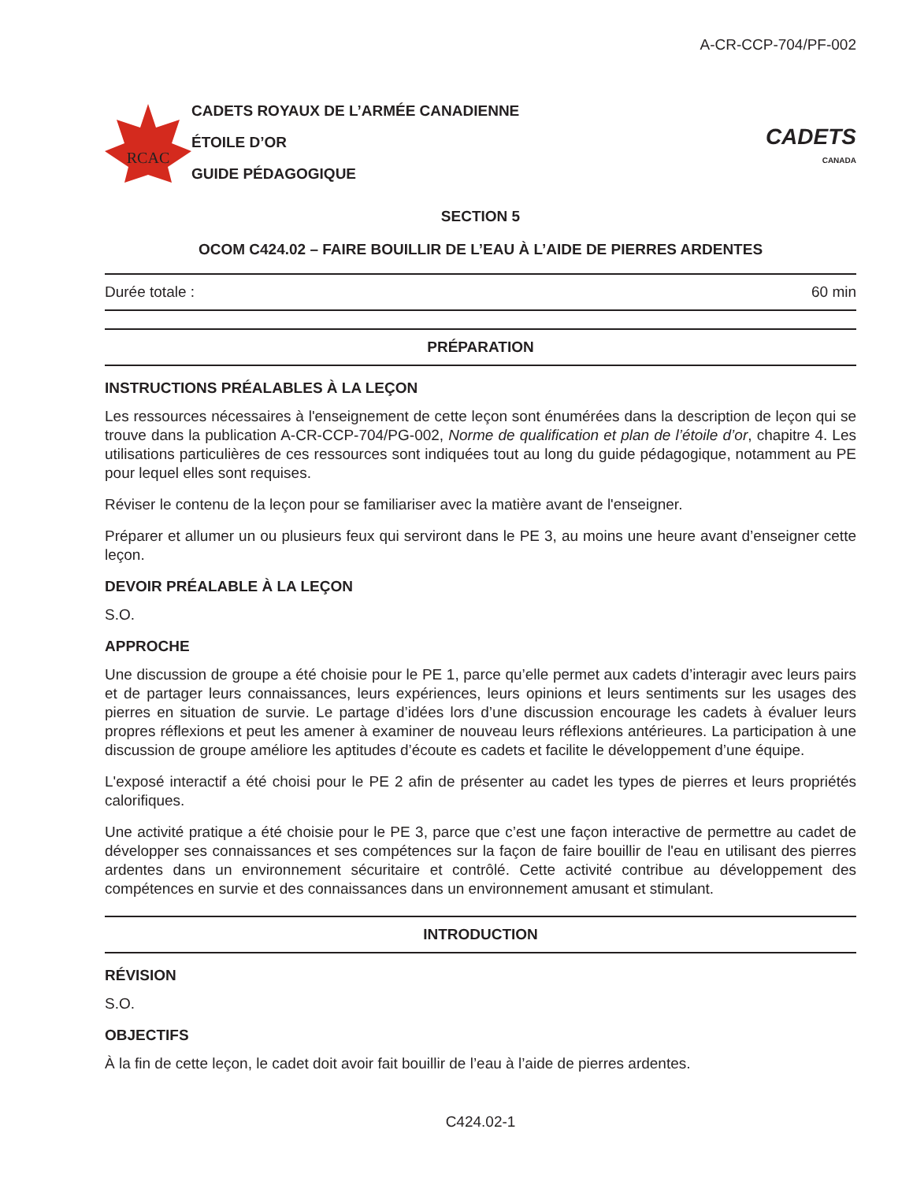A-CR-CCP-704/PF-002
RCAC
CADETS ROYAUX DE L’ARMÉE CANADIENNE
ÉTOILE D’OR
GUIDE PÉDAGOGIQUE
CADETS
CANADA
SECTION 5
OCOM C424.02 – FAIRE BOUILLIR DE L’EAU À L’AIDE DE PIERRES ARDENTES
Durée totale : 60 min
PRÉPARATION
INSTRUCTIONS PRÉALABLES À LA LEÇON
Les ressources nécessaires à l'enseignement de cette leçon sont énumérées dans la description de leçon qui se trouve dans la publication A-CR-CCP-704/PG-002, Norme de qualification et plan de l’étoile d’or, chapitre 4. Les utilisations particulières de ces ressources sont indiquées tout au long du guide pédagogique, notamment au PE pour lequel elles sont requises.
Réviser le contenu de la leçon pour se familiariser avec la matière avant de l'enseigner.
Préparer et allumer un ou plusieurs feux qui serviront dans le PE 3, au moins une heure avant d’enseigner cette leçon.
DEVOIR PRÉALABLE À LA LEÇON
S.O.
APPROCHE
Une discussion de groupe a été choisie pour le PE 1, parce qu’elle permet aux cadets d’interagir avec leurs pairs et de partager leurs connaissances, leurs expériences, leurs opinions et leurs sentiments sur les usages des pierres en situation de survie. Le partage d’idées lors d’une discussion encourage les cadets à évaluer leurs propres réflexions et peut les amener à examiner de nouveau leurs réflexions antérieures. La participation à une discussion de groupe améliore les aptitudes d’écoute es cadets et facilite le développement d’une équipe.
L'exposé interactif a été choisi pour le PE 2 afin de présenter au cadet les types de pierres et leurs propriétés calorifiques.
Une activité pratique a été choisie pour le PE 3, parce que c’est une façon interactive de permettre au cadet de développer ses connaissances et ses compétences sur la façon de faire bouillir de l'eau en utilisant des pierres ardentes dans un environnement sécuritaire et contrôlé. Cette activité contribue au développement des compétences en survie et des connaissances dans un environnement amusant et stimulant.
INTRODUCTION
RÉVISION
S.O.
OBJECTIFS
À la fin de cette leçon, le cadet doit avoir fait bouillir de l’eau à l’aide de pierres ardentes.
C424.02-1